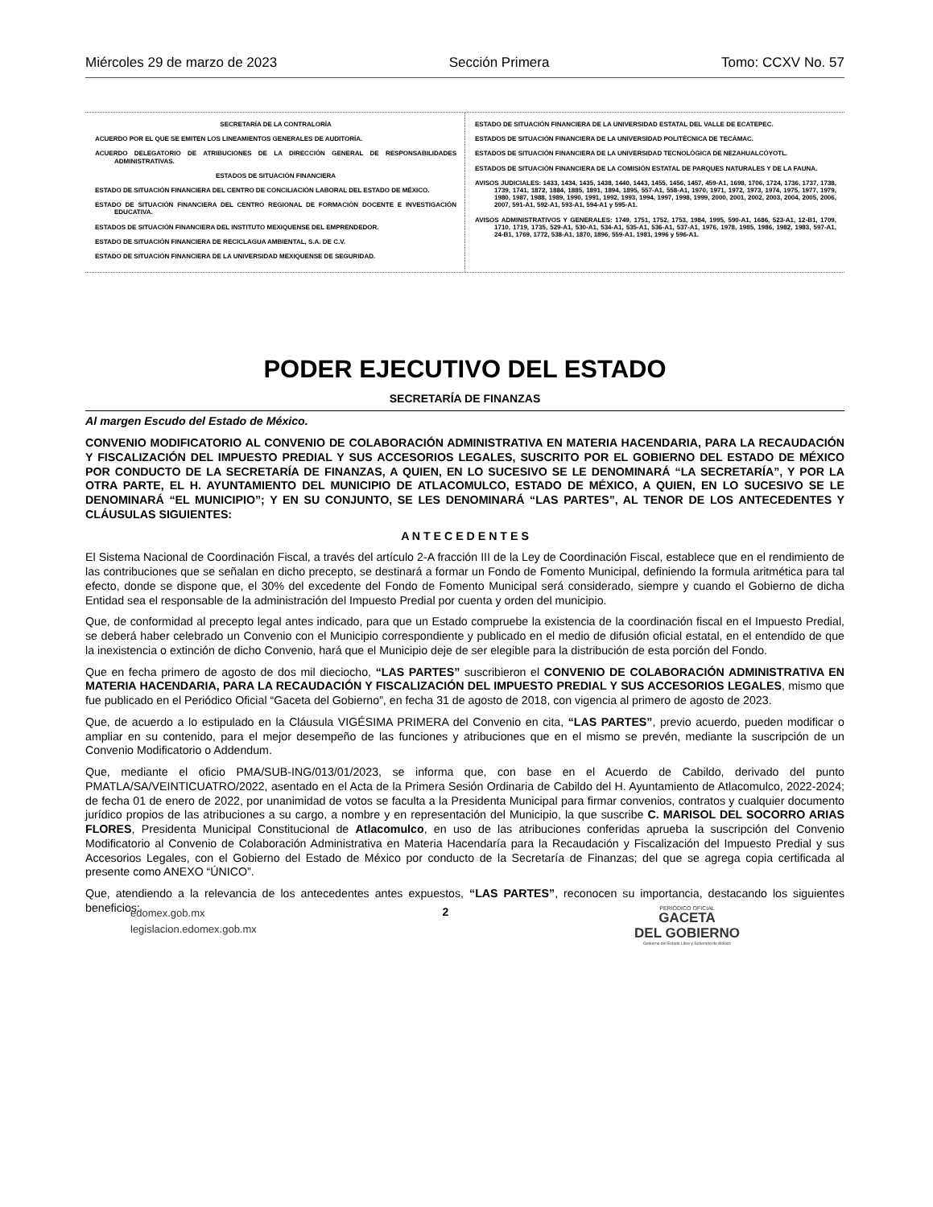Miércoles 29 de marzo de 2023 Sección Primera Tomo: CCXV No. 57
SECRETARÍA DE LA CONTRALORÍA
ACUERDO POR EL QUE SE EMITEN LOS LINEAMIENTOS GENERALES DE AUDITORÍA.
ACUERDO DELEGATORIO DE ATRIBUCIONES DE LA DIRECCIÓN GENERAL DE RESPONSABILIDADES ADMINISTRATIVAS.
ESTADOS DE SITUACIÓN FINANCIERA
ESTADO DE SITUACIÓN FINANCIERA DEL CENTRO DE CONCILIACIÓN LABORAL DEL ESTADO DE MÉXICO.
ESTADO DE SITUACIÓN FINANCIERA DEL CENTRO REGIONAL DE FORMACIÓN DOCENTE E INVESTIGACIÓN EDUCATIVA.
ESTADOS DE SITUACIÓN FINANCIERA DEL INSTITUTO MEXIQUENSE DEL EMPRENDEDOR.
ESTADO DE SITUACIÓN FINANCIERA DE RECICLAGUA AMBIENTAL, S.A. DE C.V.
ESTADO DE SITUACIÓN FINANCIERA DE LA UNIVERSIDAD MEXIQUENSE DE SEGURIDAD.
ESTADO DE SITUACIÓN FINANCIERA DE LA UNIVERSIDAD ESTATAL DEL VALLE DE ECATEPEC.
ESTADOS DE SITUACIÓN FINANCIERA DE LA UNIVERSIDAD POLITÉCNICA DE TECÁMAC.
ESTADOS DE SITUACIÓN FINANCIERA DE LA UNIVERSIDAD TECNOLÓGICA DE NEZAHUALCÓYOTL.
ESTADOS DE SITUACIÓN FINANCIERA DE LA COMISIÓN ESTATAL DE PARQUES NATURALES Y DE LA FAUNA.
AVISOS JUDICIALES: 1433, 1434, 1435, 1438, 1440, 1443, 1455, 1456, 1457, 459-A1, 1698, 1706, 1724, 1736, 1737, 1738, 1739, 1741, 1872, 1884, 1885, 1891, 1894, 1895, 557-A1, 558-A1, 1970, 1971, 1972, 1973, 1974, 1975, 1977, 1979, 1980, 1987, 1988, 1989, 1990, 1991, 1992, 1993, 1994, 1997, 1998, 1999, 2000, 2001, 2002, 2003, 2004, 2005, 2006, 2007, 591-A1, 592-A1, 593-A1, 594-A1 y 595-A1.
AVISOS ADMINISTRATIVOS Y GENERALES: 1749, 1751, 1752, 1753, 1984, 1995, 590-A1, 1686, 523-A1, 12-B1, 1709, 1710, 1719, 1735, 529-A1, 530-A1, 534-A1, 535-A1, 536-A1, 537-A1, 1976, 1978, 1985, 1986, 1982, 1983, 597-A1, 24-B1, 1769, 1772, 538-A1, 1870, 1896, 559-A1, 1981, 1996 y 596-A1.
PODER EJECUTIVO DEL ESTADO
SECRETARÍA DE FINANZAS
Al margen Escudo del Estado de México.
CONVENIO MODIFICATORIO AL CONVENIO DE COLABORACIÓN ADMINISTRATIVA EN MATERIA HACENDARIA, PARA LA RECAUDACIÓN Y FISCALIZACIÓN DEL IMPUESTO PREDIAL Y SUS ACCESORIOS LEGALES, SUSCRITO POR EL GOBIERNO DEL ESTADO DE MÉXICO POR CONDUCTO DE LA SECRETARÍA DE FINANZAS, A QUIEN, EN LO SUCESIVO SE LE DENOMINARÁ “LA SECRETARÍA”, Y POR LA OTRA PARTE, EL H. AYUNTAMIENTO DEL MUNICIPIO DE ATLACOMULCO, ESTADO DE MÉXICO, A QUIEN, EN LO SUCESIVO SE LE DENOMINARÁ “EL MUNICIPIO”; Y EN SU CONJUNTO, SE LES DENOMINARÁ “LAS PARTES”, AL TENOR DE LOS ANTECEDENTES Y CLÁUSULAS SIGUIENTES:
A N T E C E D E N T E S
El Sistema Nacional de Coordinación Fiscal, a través del artículo 2-A fracción III de la Ley de Coordinación Fiscal, establece que en el rendimiento de las contribuciones que se señalan en dicho precepto, se destinará a formar un Fondo de Fomento Municipal, definiendo la formula aritmética para tal efecto, donde se dispone que, el 30% del excedente del Fondo de Fomento Municipal será considerado, siempre y cuando el Gobierno de dicha Entidad sea el responsable de la administración del Impuesto Predial por cuenta y orden del municipio.
Que, de conformidad al precepto legal antes indicado, para que un Estado compruebe la existencia de la coordinación fiscal en el Impuesto Predial, se deberá haber celebrado un Convenio con el Municipio correspondiente y publicado en el medio de difusión oficial estatal, en el entendido de que la inexistencia o extinción de dicho Convenio, hará que el Municipio deje de ser elegible para la distribución de esta porción del Fondo.
Que en fecha primero de agosto de dos mil dieciocho, “LAS PARTES” suscribieron el CONVENIO DE COLABORACIÓN ADMINISTRATIVA EN MATERIA HACENDARIA, PARA LA RECAUDACIÓN Y FISCALIZACIÓN DEL IMPUESTO PREDIAL Y SUS ACCESORIOS LEGALES, mismo que fue publicado en el Periódico Oficial “Gaceta del Gobierno”, en fecha 31 de agosto de 2018, con vigencia al primero de agosto de 2023.
Que, de acuerdo a lo estipulado en la Cláusula VIGÉSIMA PRIMERA del Convenio en cita, “LAS PARTES”, previo acuerdo, pueden modificar o ampliar en su contenido, para el mejor desempeño de las funciones y atribuciones que en el mismo se prevén, mediante la suscripción de un Convenio Modificatorio o Addendum.
Que, mediante el oficio PMA/SUB-ING/013/01/2023, se informa que, con base en el Acuerdo de Cabildo, derivado del punto PMATLA/SA/VEINTICUATRO/2022, asentado en el Acta de la Primera Sesión Ordinaria de Cabildo del H. Ayuntamiento de Atlacomulco, 2022-2024; de fecha 01 de enero de 2022, por unanimidad de votos se faculta a la Presidenta Municipal para firmar convenios, contratos y cualquier documento jurídico propios de las atribuciones a su cargo, a nombre y en representación del Municipio, la que suscribe C. MARISOL DEL SOCORRO ARIAS FLORES, Presidenta Municipal Constitucional de Atlacomulco, en uso de las atribuciones conferidas aprueba la suscripción del Convenio Modificatorio al Convenio de Colaboración Administrativa en Materia Hacendaría para la Recaudación y Fiscalización del Impuesto Predial y sus Accesorios Legales, con el Gobierno del Estado de México por conducto de la Secretaría de Finanzas; del que se agrega copia certificada al presente como ANEXO “ÚNICO”.
Que, atendiendo a la relevancia de los antecedentes antes expuestos, “LAS PARTES”, reconocen su importancia, destacando los siguientes beneficios:
edomex.gob.mx
legislacion.edomex.gob.mx
2
PERIÓDICO OFICIAL
GACETA
DEL GOBIERNO
Gobierno del Estado Libre y Soberano de México